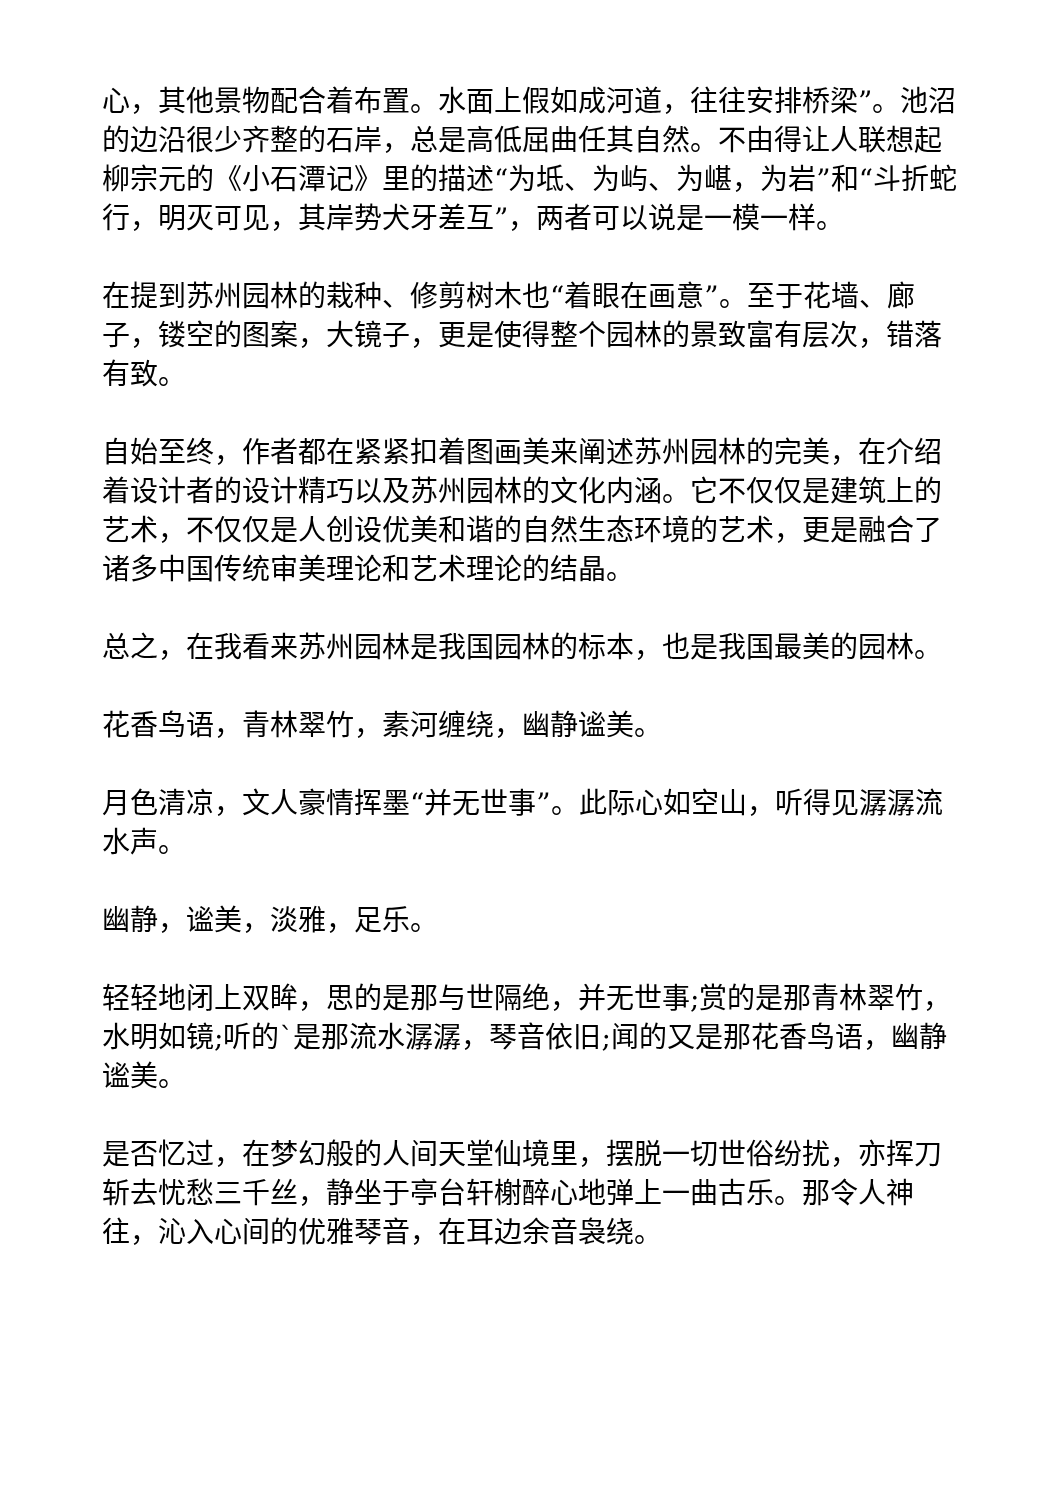心，其他景物配合着布置。水面上假如成河道，往往安排桥梁”。池沼的边沿很少齐整的石岸，总是高低屈曲任其自然。不由得让人联想起柳宗元的《小石潭记》里的描述“为坻、为屿、为嵁，为岩”和“斗折蛇行，明灭可见，其岸势犬牙差互”，两者可以说是一模一样。
在提到苏州园林的栽种、修剪树木也“着眼在画意”。至于花墙、廊子，镂空的图案，大镜子，更是使得整个园林的景致富有层次，错落有致。
自始至终，作者都在紧紧扣着图画美来阐述苏州园林的完美，在介绍着设计者的设计精巧以及苏州园林的文化内涵。它不仅仅是建筑上的艺术，不仅仅是人创设优美和谐的自然生态环境的艺术，更是融合了诸多中国传统审美理论和艺术理论的结晶。
总之，在我看来苏州园林是我国园林的标本，也是我国最美的园林。
花香鸟语，青林翠竹，素河缠绕，幽静谧美。
月色清凉，文人豪情挥墨“并无世事”。此际心如空山，听得见潺潺流水声。
幽静，谧美，淡雅，足乐。
轻轻地闭上双眸，思的是那与世隔绝，并无世事;赏的是那青林翠竹，水明如镜;听的`是那流水潺潺，琴音依旧;闻的又是那花香鸟语，幽静谧美。
是否忆过，在梦幻般的人间天堂仙境里，摆脱一切世俗纷扰，亦挥刀斩去忧愁三千丝，静坐于亭台轩榭醉心地弹上一曲古乐。那令人神往，沁入心间的优雅琴音，在耳边余音袅绕。